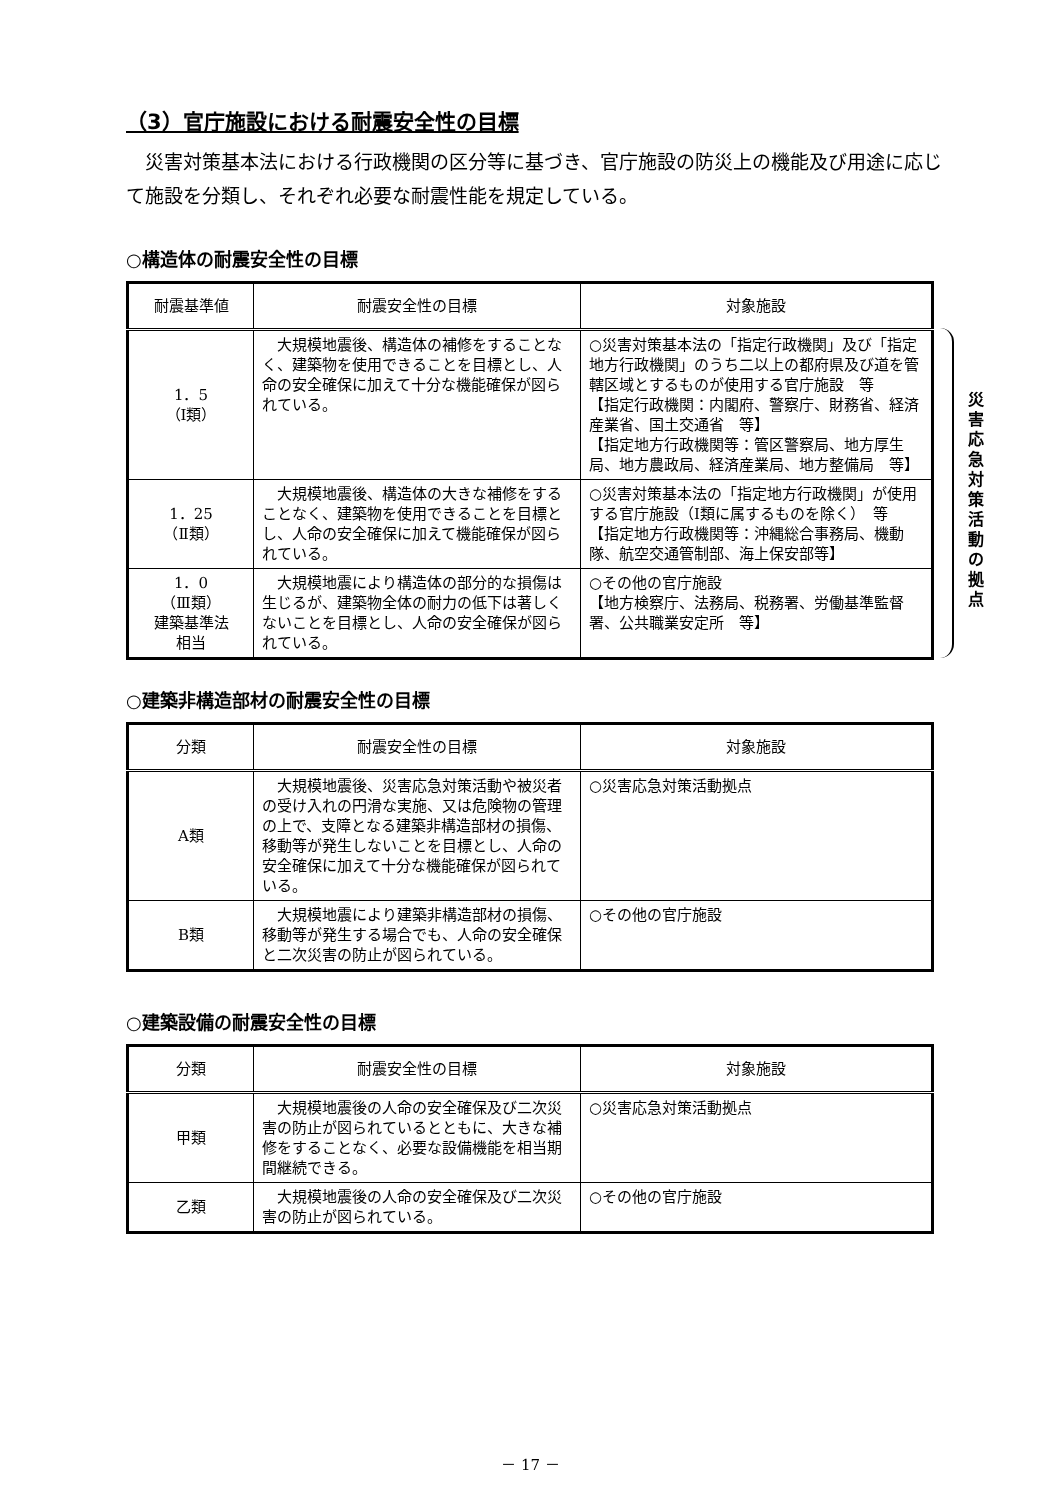（3）官庁施設における耐震安全性の目標
災害対策基本法における行政機関の区分等に基づき、官庁施設の防災上の機能及び用途に応じて施設を分類し、それぞれ必要な耐震性能を規定している。
○構造体の耐震安全性の目標
| 耐震基準値 | 耐震安全性の目標 | 対象施設 |
| --- | --- | --- |
| 1．5 （Ⅰ類） | 大規模地震後、構造体の補修をすることなく、建築物を使用できることを目標とし、人命の安全確保に加えて十分な機能確保が図られている。 | ○災害対策基本法の「指定行政機関」及び「指定地方行政機関」のうち二以上の都府県及び道を管轄区域とするものが使用する官庁施設 等 【指定行政機関：内閣府、警察庁、財務省、経済産業省、国土交通省 等】 【指定地方行政機関等：管区警察局、地方厚生局、地方農政局、経済産業局、地方整備局 等】 |
| 1．25 （Ⅱ類） | 大規模地震後、構造体の大きな補修をすることなく、建築物を使用できることを目標とし、人命の安全確保に加えて機能確保が図られている。 | ○災害対策基本法の「指定地方行政機関」が使用する官庁施設（Ⅰ類に属するものを除く） 等 【指定地方行政機関等：沖縄総合事務局、機動隊、航空交通管制部、海上保安部等】 |
| 1．0 （Ⅲ類） 建築基準法 相当 | 大規模地震により構造体の部分的な損傷は生じるが、建築物全体の耐力の低下は著しくないことを目標とし、人命の安全確保が図られている。 | ○その他の官庁施設 【地方検察庁、法務局、税務署、労働基準監督署、公共職業安定所 等】 |
○建築非構造部材の耐震安全性の目標
| 分類 | 耐震安全性の目標 | 対象施設 |
| --- | --- | --- |
| A類 | 大規模地震後、災害応急対策活動や被災者の受け入れの円滑な実施、又は危険物の管理の上で、支障となる建築非構造部材の損傷、移動等が発生しないことを目標とし、人命の安全確保に加えて十分な機能確保が図られている。 | ○災害応急対策活動拠点 |
| B類 | 大規模地震により建築非構造部材の損傷、移動等が発生する場合でも、人命の安全確保と二次災害の防止が図られている。 | ○その他の官庁施設 |
○建築設備の耐震安全性の目標
| 分類 | 耐震安全性の目標 | 対象施設 |
| --- | --- | --- |
| 甲類 | 大規模地震後の人命の安全確保及び二次災害の防止が図られているとともに、大きな補修をすることなく、必要な設備機能を相当期間継続できる。 | ○災害応急対策活動拠点 |
| 乙類 | 大規模地震後の人命の安全確保及び二次災害の防止が図られている。 | ○その他の官庁施設 |
災害応急対策活動の拠点
－ 17 －